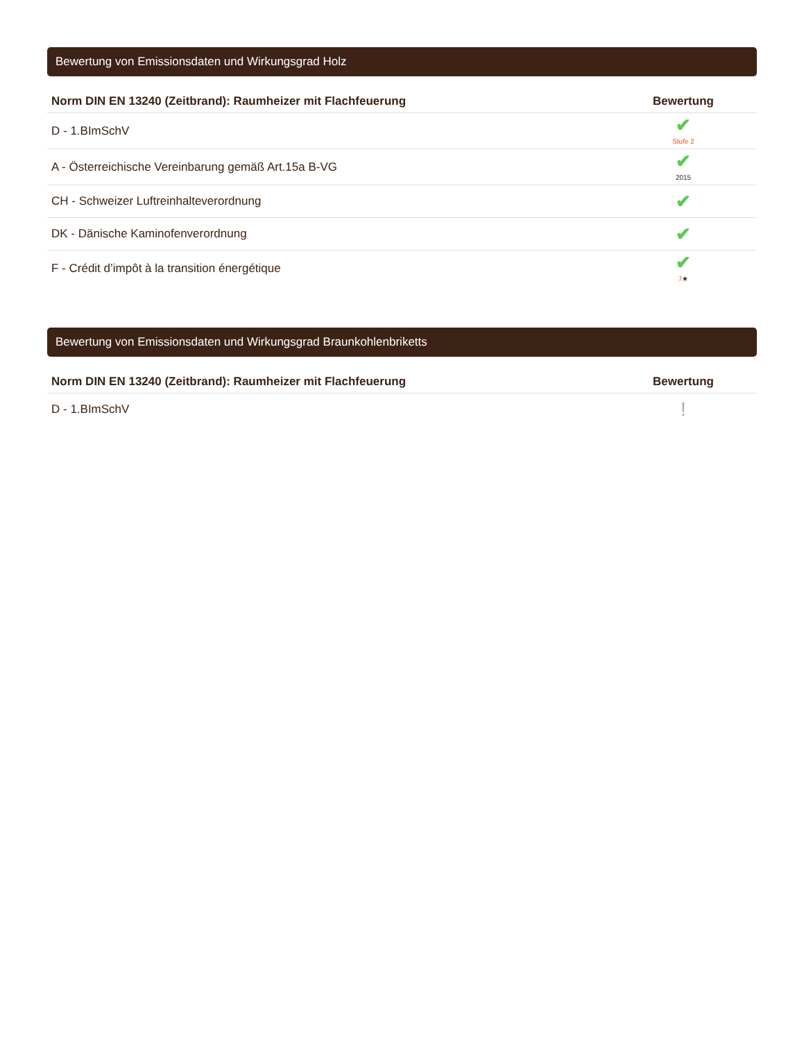Bewertung von Emissionsdaten und Wirkungsgrad Holz
| Norm DIN EN 13240 (Zeitbrand): Raumheizer mit Flachfeuerung | Bewertung |
| --- | --- |
| D - 1.BImSchV | ✔ Stufe 2 |
| A - Österreichische Vereinbarung gemäß Art.15a B-VG | ✔ 2015 |
| CH - Schweizer Luftreinhalteverordnung | ✔ |
| DK - Dänische Kaminofenverordnung | ✔ |
| F - Crédit d’impôt à la transition énergétique | ✔ 7 ★ |
Bewertung von Emissionsdaten und Wirkungsgrad Braunkohlenbriketts
| Norm DIN EN 13240 (Zeitbrand): Raumheizer mit Flachfeuerung | Bewertung |
| --- | --- |
| D - 1.BImSchV | ! |